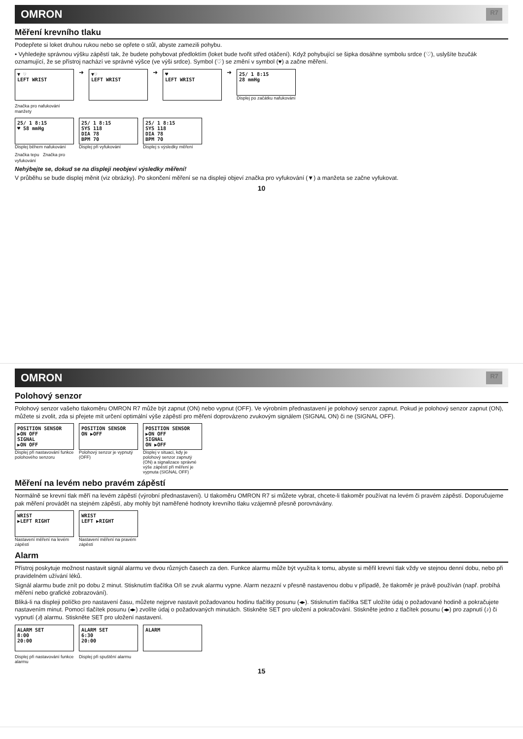OMRON R7
Měření krevního tlaku
Podepřete si loket druhou rukou nebo se opřete o stůl, abyste zamezili pohybu.
• Vyhledejte správnou výšku zápěstí tak, že budete pohybovat předloktím (loket bude tvořit střed otáčení). Když pohybující se šipka dosáhne symbolu srdce (♡), uslyšíte bzučák oznamující, že se přístroj nachází ve správné výšce (ve výši srdce). Symbol (♡) se změní v symbol (♥) a začne měření.
▼ ♡
LEFT WRIST
➜
▼♡
LEFT WRIST
➜
♥
LEFT WRIST
➜
25/ 1 8:15
28 mmHg
Displej po začátku nafukování
Značka pro nafukování manžety
25/ 1 8:15
♥ 58 mmHg
Displej během nafukování
25/ 1 8:15
SYS 118
DIA 78
BPM 70
Displej při vyfukování
25/ 1 8:15
SYS 118
DIA 78
BPM 70
Displej s výsledky měření
Značka tepu Značka pro vyfukování
Nehýbejte se, dokud se na displeji neobjeví výsledky měření!
V průběhu se bude displej měnit (viz obrázky). Po skončení měření se na displeji objeví značka pro vyfukování (▼) a manžeta se začne vyfukovat.
10
OMRON R7
Polohový senzor
Polohový senzor vašeho tlakoměru OMRON R7 může být zapnut (ON) nebo vypnut (OFF). Ve výrobním přednastavení je polohový senzor zapnut. Pokud je polohový senzor zapnut (ON), můžete si zvolit, zda si přejete mít určení optimální výše zápěstí pro měření doprovázeno zvukovým signálem (SIGNAL ON) či ne (SIGNAL OFF).
POSITION SENSOR
▶ON OFF
SIGNAL
▶ON OFF
Displej při nastavování funkce polohového senzoru
POSITION SENSOR
ON ▶OFF
Polohový senzor je vypnutý (OFF)
POSITION SENSOR
▶ON OFF
SIGNAL
ON ▶OFF
Displej v situaci, kdy je polohový senzor zapnutý (ON) a signalizace správné výše zápěstí při měření je vypnuta (SIGNAL OFF)
Měření na levém nebo pravém zápěstí
Normálně se krevní tlak měří na levém zápěstí (výrobní přednastavení). U tlakoměru OMRON R7 si můžete vybrat, chcete-li tlakoměr používat na levém či pravém zápěstí. Doporučujeme pak měření provádět na stejném zápěstí, aby mohly být naměřené hodnoty krevního tlaku vzájemně přesně porovnávány.
WRIST
▶LEFT RIGHT
Nastavení měření na levém zápěstí
WRIST
LEFT ▶RIGHT
Nastavení měření na pravém zápěstí
Alarm
Přístroj poskytuje možnost nastavit signál alarmu ve dvou různých časech za den. Funkce alarmu může být využita k tomu, abyste si měřil krevní tlak vždy ve stejnou denní dobu, nebo při pravidelném užívání léků.
Signál alarmu bude znít po dobu 2 minut. Stisknutím tlačítka O/I se zvuk alarmu vypne. Alarm nezazní v přesně nastavenou dobu v případě, že tlakoměr je právě používán (např. probíhá měření nebo grafické zobrazování).
Bliká-li na displeji políčko pro nastavení času, můžete nejprve nastavit požadovanou hodinu tlačítky posunu (◂▸). Stisknutím tlačítka SET uložíte údaj o požadované hodině a pokračujete nastavením minut. Pomocí tlačítek posunu (◂▸) zvolíte údaj o požadovaných minutách. Stiskněte SET pro uložení a pokračování. Stiskněte jedno z tlačítek posunu (◂▸) pro zapnutí (♪) či vypnutí (♪̸) alarmu. Stiskněte SET pro uložení nastavení.
ALARM SET
8:00
20:00
ALARM SET
6:30
20:00
ALARM
Displej při nastavování funkce alarmu Displej při spuštění alarmu
15